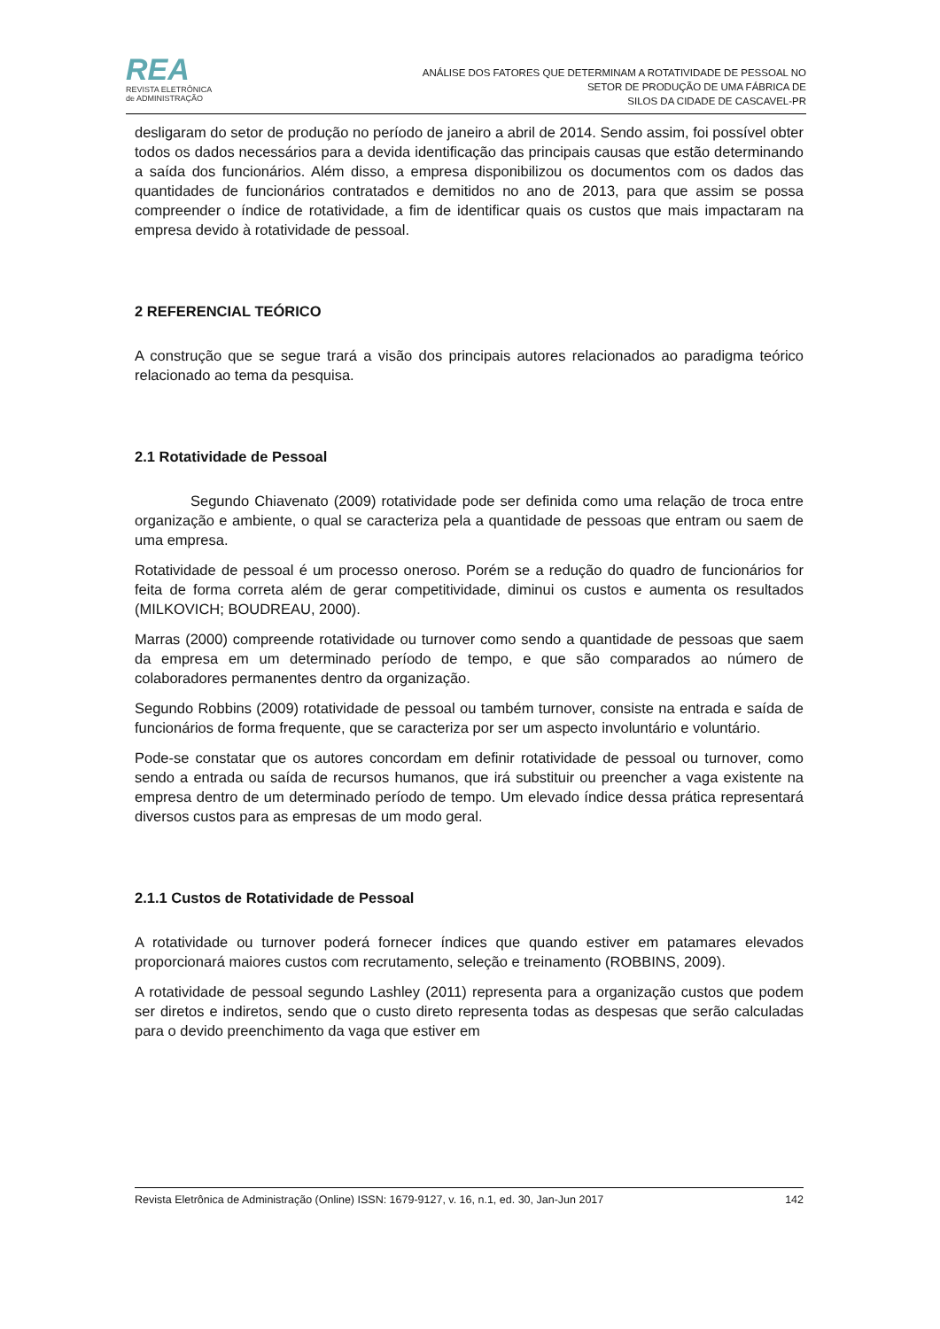REA
REVISTA ELETRÔNICA
de ADMINISTRAÇÃO
ANÁLISE DOS FATORES QUE DETERMINAM A ROTATIVIDADE DE PESSOAL NO
SETOR DE PRODUÇÃO DE UMA FÁBRICA DE
SILOS DA CIDADE DE CASCAVEL-PR
desligaram do setor de produção no período de janeiro a abril de 2014. Sendo assim, foi possível obter todos os dados necessários para a devida identificação das principais causas que estão determinando a saída dos funcionários. Além disso, a empresa disponibilizou os documentos com os dados das quantidades de funcionários contratados e demitidos no ano de 2013, para que assim se possa compreender o índice de rotatividade, a fim de identificar quais os custos que mais impactaram na empresa devido à rotatividade de pessoal.
2 REFERENCIAL TEÓRICO
A construção que se segue trará a visão dos principais autores relacionados ao paradigma teórico relacionado ao tema da pesquisa.
2.1 Rotatividade de Pessoal
Segundo Chiavenato (2009) rotatividade pode ser definida como uma relação de troca entre organização e ambiente, o qual se caracteriza pela a quantidade de pessoas que entram ou saem de uma empresa.
Rotatividade de pessoal é um processo oneroso. Porém se a redução do quadro de funcionários for feita de forma correta além de gerar competitividade, diminui os custos e aumenta os resultados (MILKOVICH; BOUDREAU, 2000).
Marras (2000) compreende rotatividade ou turnover como sendo a quantidade de pessoas que saem da empresa em um determinado período de tempo, e que são comparados ao número de colaboradores permanentes dentro da organização.
Segundo Robbins (2009) rotatividade de pessoal ou também turnover, consiste na entrada e saída de funcionários de forma frequente, que se caracteriza por ser um aspecto involuntário e voluntário.
Pode-se constatar que os autores concordam em definir rotatividade de pessoal ou turnover, como sendo a entrada ou saída de recursos humanos, que irá substituir ou preencher a vaga existente na empresa dentro de um determinado período de tempo. Um elevado índice dessa prática representará diversos custos para as empresas de um modo geral.
2.1.1 Custos de Rotatividade de Pessoal
A rotatividade ou turnover poderá fornecer índices que quando estiver em patamares elevados proporcionará maiores custos com recrutamento, seleção e treinamento (ROBBINS, 2009).
A rotatividade de pessoal segundo Lashley (2011) representa para a organização custos que podem ser diretos e indiretos, sendo que o custo direto representa todas as despesas que serão calculadas para o devido preenchimento da vaga que estiver em
Revista Eletrônica de Administração (Online) ISSN: 1679-9127, v. 16, n.1, ed. 30, Jan-Jun 2017 142